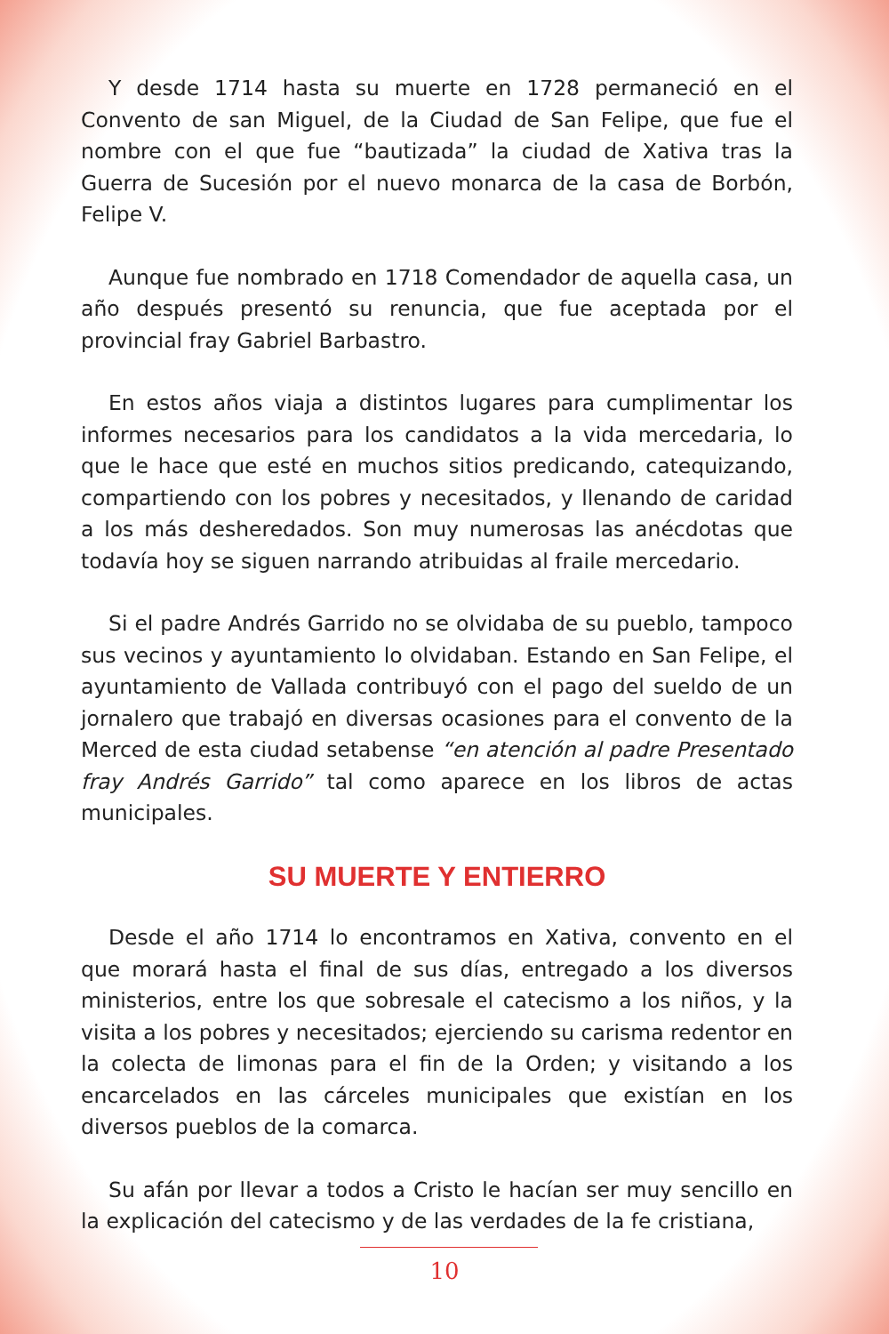Y desde 1714 hasta su muerte en 1728 permaneció en el Convento de san Miguel, de la Ciudad de San Felipe, que fue el nombre con el que fue “bautizada” la ciudad de Xativa tras la Guerra de Sucesión por el nuevo monarca de la casa de Borbón, Felipe V.
Aunque fue nombrado en 1718 Comendador de aquella casa, un año después presentó su renuncia, que fue aceptada por el provincial fray Gabriel Barbastro.
En estos años viaja a distintos lugares para cumplimentar los informes necesarios para los candidatos a la vida mercedaria, lo que le hace que esté en muchos sitios predicando, catequizando, compartiendo con los pobres y necesitados, y llenando de caridad a los más desheredados. Son muy numerosas las anécdotas que todavía hoy se siguen narrando atribuidas al fraile mercedario.
Si el padre Andrés Garrido no se olvidaba de su pueblo, tampoco sus vecinos y ayuntamiento lo olvidaban. Estando en San Felipe, el ayuntamiento de Vallada contribuyó con el pago del sueldo de un jornalero que trabajó en diversas ocasiones para el convento de la Merced de esta ciudad setabense “en atención al padre Presentado fray Andrés Garrido” tal como aparece en los libros de actas municipales.
SU MUERTE Y ENTIERRO
Desde el año 1714 lo encontramos en Xativa, convento en el que morará hasta el final de sus días, entregado a los diversos ministerios, entre los que sobresale el catecismo a los niños, y la visita a los pobres y necesitados; ejerciendo su carisma redentor en la colecta de limonas para el fin de la Orden; y visitando a los encarcelados en las cárceles municipales que existían en los diversos pueblos de la comarca.
Su afán por llevar a todos a Cristo le hacían ser muy sencillo en la explicación del catecismo y de las verdades de la fe cristiana,
10